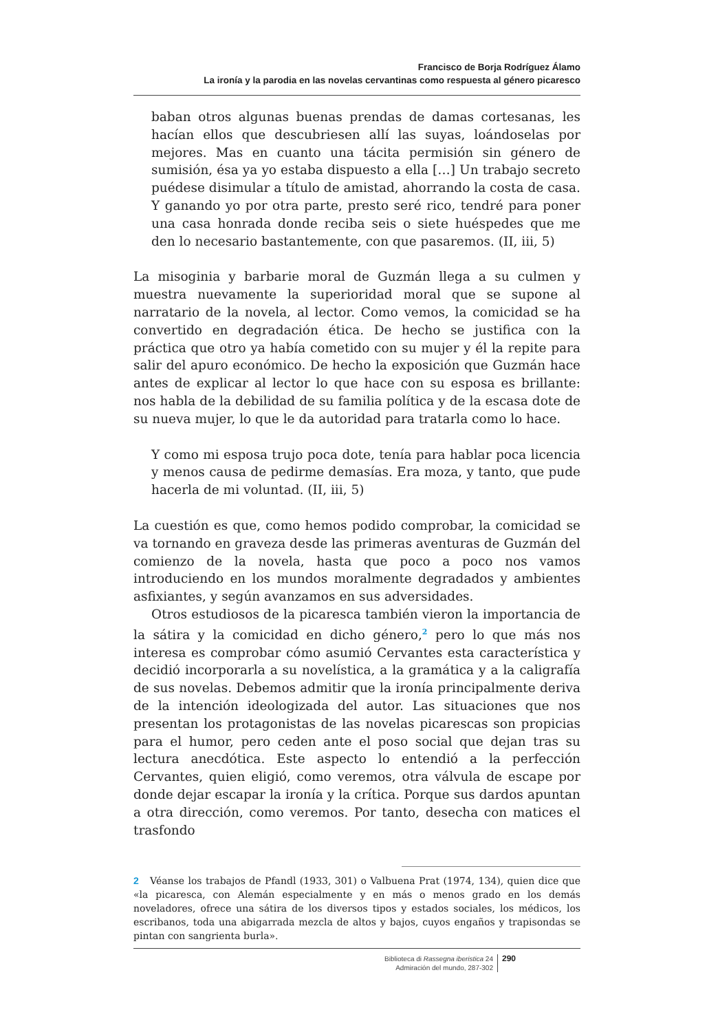Francisco de Borja Rodríguez Álamo
La ironía y la parodia en las novelas cervantinas como respuesta al género picaresco
baban otros algunas buenas prendas de damas cortesanas, les hacían ellos que descubriesen allí las suyas, loándoselas por mejores. Mas en cuanto una tácita permisión sin género de sumisión, ésa ya yo estaba dispuesto a ella […] Un trabajo secreto puédese disimular a título de amistad, ahorrando la costa de casa. Y ganando yo por otra parte, presto seré rico, tendré para poner una casa honrada donde reciba seis o siete huéspedes que me den lo necesario bastantemente, con que pasaremos. (II, iii, 5)
La misoginia y barbarie moral de Guzmán llega a su culmen y muestra nuevamente la superioridad moral que se supone al narratario de la novela, al lector. Como vemos, la comicidad se ha convertido en degradación ética. De hecho se justifica con la práctica que otro ya había cometido con su mujer y él la repite para salir del apuro económico. De hecho la exposición que Guzmán hace antes de explicar al lector lo que hace con su esposa es brillante: nos habla de la debilidad de su familia política y de la escasa dote de su nueva mujer, lo que le da autoridad para tratarla como lo hace.
Y como mi esposa trujo poca dote, tenía para hablar poca licencia y menos causa de pedirme demasías. Era moza, y tanto, que pude hacerla de mi voluntad. (II, iii, 5)
La cuestión es que, como hemos podido comprobar, la comicidad se va tornando en graveza desde las primeras aventuras de Guzmán del comienzo de la novela, hasta que poco a poco nos vamos introduciendo en los mundos moralmente degradados y ambientes asfixiantes, y según avanzamos en sus adversidades.
Otros estudiosos de la picaresca también vieron la importancia de la sátira y la comicidad en dicho género,<sup>2</sup> pero lo que más nos interesa es comprobar cómo asumió Cervantes esta característica y decidió incorporarla a su novelística, a la gramática y a la caligrafía de sus novelas. Debemos admitir que la ironía principalmente deriva de la intención ideologizada del autor. Las situaciones que nos presentan los protagonistas de las novelas picarescas son propicias para el humor, pero ceden ante el poso social que dejan tras su lectura anecdótica. Este aspecto lo entendió a la perfección Cervantes, quien eligió, como veremos, otra válvula de escape por donde dejar escapar la ironía y la crítica. Porque sus dardos apuntan a otra dirección, como veremos. Por tanto, desecha con matices el trasfondo
2 Véanse los trabajos de Pfandl (1933, 301) o Valbuena Prat (1974, 134), quien dice que «la picaresca, con Alemán especialmente y en más o menos grado en los demás noveladores, ofrece una sátira de los diversos tipos y estados sociales, los médicos, los escribanos, toda una abigarrada mezcla de altos y bajos, cuyos engaños y trapisondas se pintan con sangrienta burla».
Biblioteca di Rassegna iberistica 24
Admiración del mundo, 287-302
290